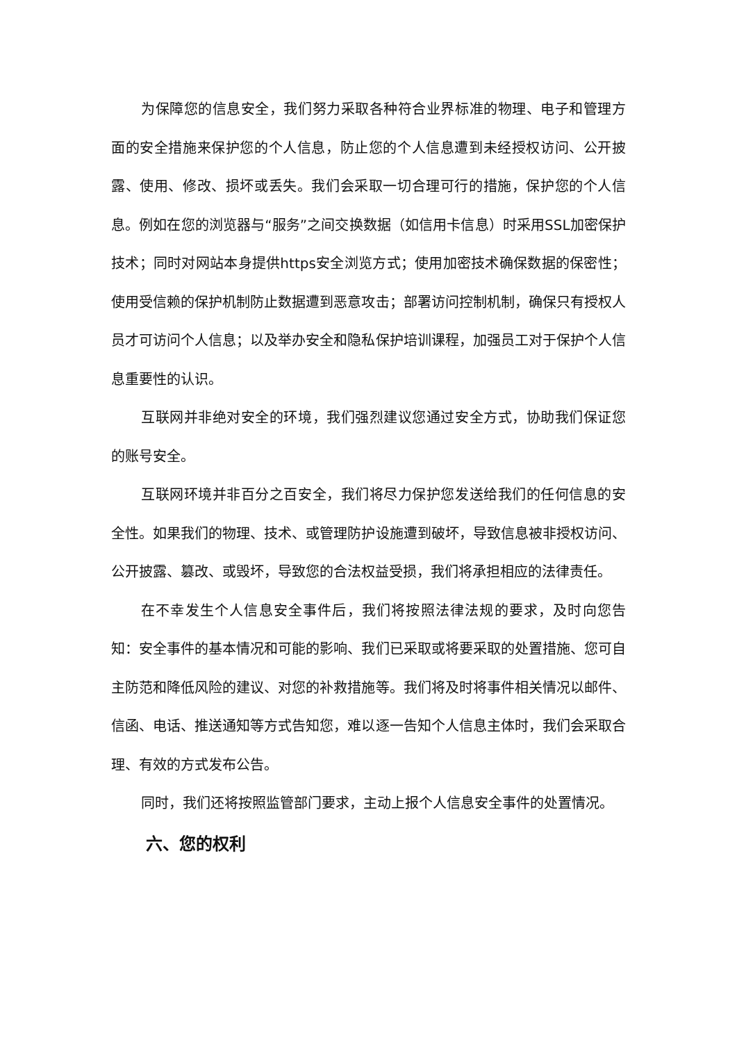为保障您的信息安全，我们努力采取各种符合业界标准的物理、电子和管理方面的安全措施来保护您的个人信息，防止您的个人信息遭到未经授权访问、公开披露、使用、修改、损坏或丢失。我们会采取一切合理可行的措施，保护您的个人信息。例如在您的浏览器与“服务”之间交换数据（如信用卡信息）时采用SSL加密保护技术；同时对网站本身提供https安全浏览方式；使用加密技术确保数据的保密性；使用受信赖的保护机制防止数据遭到恶意攻击；部署访问控制机制，确保只有授权人员才可访问个人信息；以及举办安全和隐私保护培训课程，加强员工对于保护个人信息重要性的认识。
互联网并非绝对安全的环境，我们强烈建议您通过安全方式，协助我们保证您的账号安全。
互联网环境并非百分之百安全，我们将尽力保护您发送给我们的任何信息的安全性。如果我们的物理、技术、或管理防护设施遭到破坏，导致信息被非授权访问、公开披露、篡改、或毁坏，导致您的合法权益受损，我们将承担相应的法律责任。
在不幸发生个人信息安全事件后，我们将按照法律法规的要求，及时向您告知：安全事件的基本情况和可能的影响、我们已采取或将要采取的处置措施、您可自主防范和降低风险的建议、对您的补救措施等。我们将及时将事件相关情况以邮件、信函、电话、推送通知等方式告知您，难以逐一告知个人信息主体时，我们会采取合理、有效的方式发布公告。
同时，我们还将按照监管部门要求，主动上报个人信息安全事件的处置情况。
六、您的权利